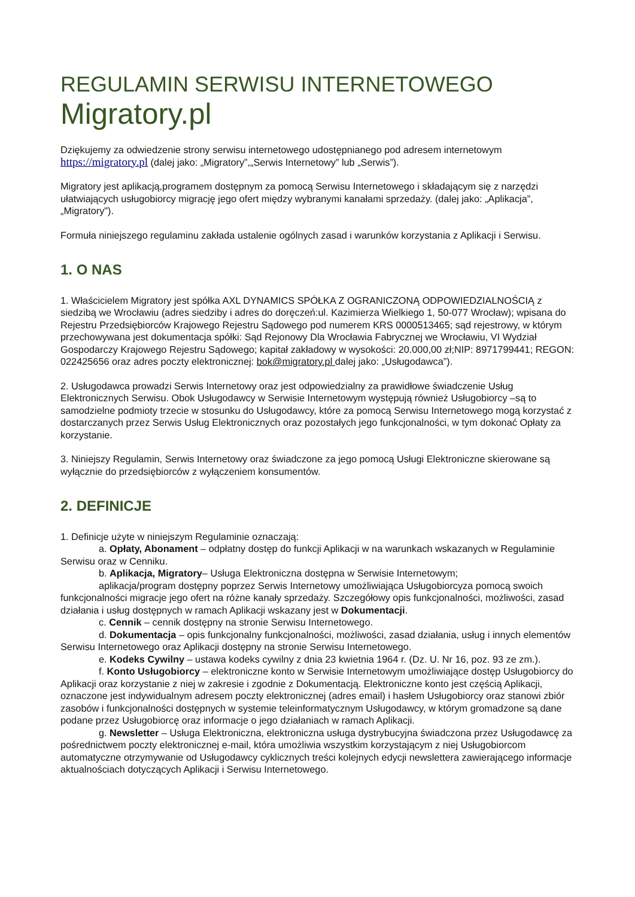REGULAMIN SERWISU INTERNETOWEGO
Migratory.pl
Dziękujemy za odwiedzenie strony serwisu internetowego udostępnianego pod adresem internetowym https://migratory.pl (dalej jako: „Migratory”,„Serwis Internetowy” lub „Serwis”).
Migratory jest aplikacją,programem dostępnym za pomocą Serwisu Internetowego i składającym się z narzędzi ułatwiających usługobiorcy migrację jego ofert między wybranymi kanałami sprzedaży. (dalej jako: „Aplikacja”, „Migratory").
Formuła niniejszego regulaminu zakłada ustalenie ogólnych zasad i warunków korzystania z Aplikacji i Serwisu.
1. O NAS
1. Właścicielem Migratory jest spółka AXL DYNAMICS SPÓŁKA Z OGRANICZONĄ ODPOWIEDZIALNOŚCIĄ z siedzibą we Wrocławiu (adres siedziby i adres do doręczeń:ul. Kazimierza Wielkiego 1, 50-077 Wrocław); wpisana do Rejestru Przedsiębiorców Krajowego Rejestru Sądowego pod numerem KRS 0000513465; sąd rejestrowy, w którym przechowywana jest dokumentacja spółki: Sąd Rejonowy Dla Wrocławia Fabrycznej we Wrocławiu, VI Wydział Gospodarczy Krajowego Rejestru Sądowego; kapitał zakładowy w wysokości: 20.000,00 zł;NIP: 8971799441; REGON: 022425656 oraz adres poczty elektronicznej: bok@migratory.pl dalej jako: „Usługodawca”).
2. Usługodawca prowadzi Serwis Internetowy oraz jest odpowiedzialny za prawidłowe świadczenie Usług Elektronicznych Serwisu. Obok Usługodawcy w Serwisie Internetowym występują również Usługobiorcy –są to samodzielne podmioty trzecie w stosunku do Usługodawcy, które za pomocą Serwisu Internetowego mogą korzystać z dostarczanych przez Serwis Usług Elektronicznych oraz pozostałych jego funkcjonalności, w tym dokonać Opłaty za korzystanie.
3. Niniejszy Regulamin, Serwis Internetowy oraz świadczone za jego pomocą Usługi Elektroniczne skierowane są wyłącznie do przedsiębiorców z wyłączeniem konsumentów.
2. DEFINICJE
1. Definicje użyte w niniejszym Regulaminie oznaczają:
a. Opłaty, Abonament – odpłatny dostęp do funkcji Aplikacji w na warunkach wskazanych w Regulaminie Serwisu oraz w Cenniku.
b. Aplikacja, Migratory– Usługa Elektroniczna dostępna w Serwisie Internetowym;
aplikacja/program dostępny poprzez Serwis Internetowy umożliwiająca Usługobiorcyza pomocą swoich funkcjonalności migracje jego ofert na różne kanały sprzedaży. Szczegółowy opis funkcjonalności, możliwości, zasad działania i usług dostępnych w ramach Aplikacji wskazany jest w Dokumentacji.
c. Cennik – cennik dostępny na stronie Serwisu Internetowego.
d. Dokumentacja – opis funkcjonalny funkcjonalności, możliwości, zasad działania, usług i innych elementów Serwisu Internetowego oraz Aplikacji dostępny na stronie Serwisu Internetowego.
e. Kodeks Cywilny – ustawa kodeks cywilny z dnia 23 kwietnia 1964 r. (Dz. U. Nr 16, poz. 93 ze zm.).
f. Konto Usługobiorcy – elektroniczne konto w Serwisie Internetowym umożliwiające dostęp Usługobiorcy do Aplikacji oraz korzystanie z niej w zakresie i zgodnie z Dokumentacją. Elektroniczne konto jest częścią Aplikacji, oznaczone jest indywidualnym adresem poczty elektronicznej (adres email) i hasłem Usługobiorcy oraz stanowi zbiór zasobów i funkcjonalności dostępnych w systemie teleinformatycznym Usługodawcy, w którym gromadzone są dane podane przez Usługobiorcę oraz informacje o jego działaniach w ramach Aplikacji.
g. Newsletter – Usługa Elektroniczna, elektroniczna usługa dystrybucyjna świadczona przez Usługodawcę za pośrednictwem poczty elektronicznej e-mail, która umożliwia wszystkim korzystającym z niej Usługobiorcom automatyczne otrzymywanie od Usługodawcy cyklicznych treści kolejnych edycji newslettera zawierającego informacje aktualnościach dotyczących Aplikacji i Serwisu Internetowego.